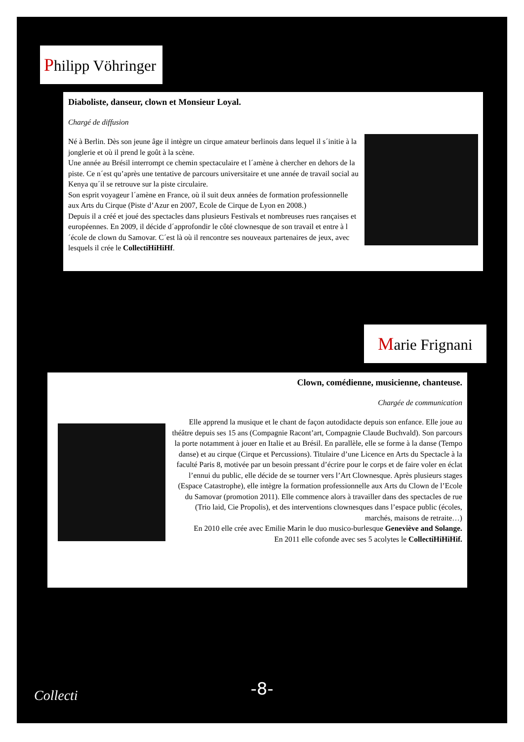Philipp Vöhringer
Diaboliste, danseur, clown et Monsieur Loyal.
Chargé de diffusion
Né à Berlin. Dès son jeune âge il intègre un cirque amateur berlinois dans lequel il s´initie à la jonglerie et où il prend le goût à la scène.
Une année au Brésil interrompt ce chemin spectaculaire et l´amène à chercher en dehors de la piste. Ce n´est qu’après une tentative de parcours universitaire et une année de travail social au Kenya qu´il se retrouve sur la piste circulaire.
Son esprit voyageur l´amène en France, où il suit deux années de formation professionnelle aux Arts du Cirque (Piste d’Azur en 2007, Ecole de Cirque de Lyon en 2008.)
Depuis il a créé et joué des spectacles dans plusieurs Festivals et nombreuses rues rançaises et européennes. En 2009, il décide d´approfondir le côté clownesque de son travail et entre à l´école de clown du Samovar. C´est là où il rencontre ses nouveaux partenaires de jeux, avec lesquels il crée le CollectiHiHiHf.
Marie Frignani
Clown, comédienne, musicienne, chanteuse.
Chargée de communication
Elle apprend la musique et le chant de façon autodidacte depuis son enfance. Elle joue au théâtre depuis ses 15 ans (Compagnie Racont’art, Compagnie Claude Buchvald). Son parcours la porte notamment à jouer en Italie et au Brésil. En parallèle, elle se forme à la danse (Tempo danse) et au cirque (Cirque et Percussions). Titulaire d’une Licence en Arts du Spectacle à la faculté Paris 8, motivée par un besoin pressant d’écrire pour le corps et de faire voler en éclat l’ennui du public, elle décide de se tourner vers l’Art Clownesque. Après plusieurs stages (Espace Catastrophe), elle intègre la formation professionnelle aux Arts du Clown de l’Ecole du Samovar (promotion 2011). Elle commence alors à travailler dans des spectacles de rue (Trio laid, Cie Propolis), et des interventions clownesques dans l’espace public (écoles, marchés, maisons de retraite…)
En 2010 elle crée avec Emilie Marin le duo musico-burlesque Geneviève and Solange.
En 2011 elle cofonde avec ses 5 acolytes le CollectiHiHiHif.
Collecti -8-